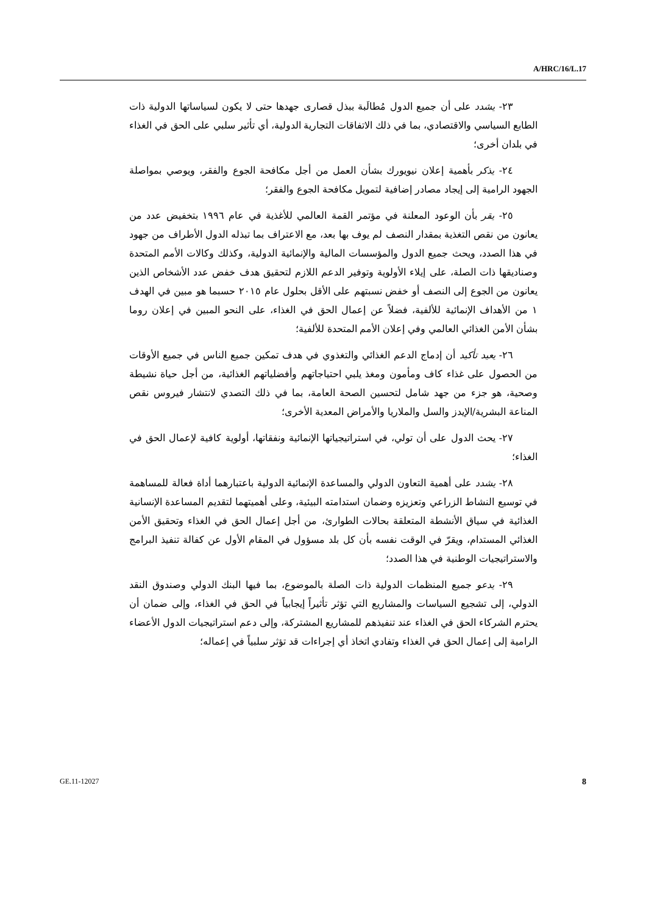A/HRC/16/L.17
٢٣- يشدد على أن جميع الدول مُطالَبة ببذل قصارى جهدها حتى لا يكون لسياساتها الدولية ذات الطابع السياسي والاقتصادي، بما في ذلك الاتفاقات التجارية الدولية، أي تأثير سلبي على الحق في الغذاء في بلدان أخرى؛
٢٤- يذكر بأهمية إعلان نيويورك بشأن العمل من أجل مكافحة الجوع والفقر، ويوصي بمواصلة الجهود الرامية إلى إيجاد مصادر إضافية لتمويل مكافحة الجوع والفقر؛
٢٥- يقر بأن الوعود المعلنة في مؤتمر القمة العالمي للأغذية في عام ١٩٩٦ بتخفيض عدد من يعانون من نقص التغذية بمقدار النصف لم يوف بها بعد، مع الاعتراف بما تبذله الدول الأطراف من جهود في هذا الصدد، ويحث جميع الدول والمؤسسات المالية والإنمائية الدولية، وكذلك وكالات الأمم المتحدة وصناديقها ذات الصلة، على إيلاء الأولوية وتوفير الدعم اللازم لتحقيق هدف خفض عدد الأشخاص الذين يعانون من الجوع إلى النصف أو خفض نسبتهم على الأقل بحلول عام ٢٠١٥ حسبما هو مبين في الهدف ١ من الأهداف الإنمائية للألفية، فضلاً عن إعمال الحق في الغذاء، على النحو المبين في إعلان روما بشأن الأمن الغذائي العالمي وفي إعلان الأمم المتحدة للألفية؛
٢٦- يعيد تأكيد أن إدماج الدعم الغذائي والتغذوي في هدف تمكين جميع الناس في جميع الأوقات من الحصول على غذاء كاف ومأمون ومغذ يلبي احتياجاتهم وأفضلياتهم الغذائية، من أجل حياة نشيطة وصحية، هو جزء من جهد شامل لتحسين الصحة العامة، بما في ذلك التصدي لانتشار فيروس نقص المناعة البشرية/الإيدز والسل والملاريا والأمراض المعدية الأخرى؛
٢٧- يحث الدول على أن تولي، في استراتيجياتها الإنمائية ونفقاتها، أولوية كافية لإعمال الحق في الغذاء؛
٢٨- يشدد على أهمية التعاون الدولي والمساعدة الإنمائية الدولية باعتبارهما أداة فعالة للمساهمة في توسيع النشاط الزراعي وتعزيزه وضمان استدامته البيئية، وعلى أهميتهما لتقديم المساعدة الإنسانية الغذائية في سياق الأنشطة المتعلقة بحالات الطوارئ، من أجل إعمال الحق في الغذاء وتحقيق الأمن الغذائي المستدام، ويقرّ في الوقت نفسه بأن كل بلد مسؤول في المقام الأول عن كفالة تنفيذ البرامج والاستراتيجيات الوطنية في هذا الصدد؛
٢٩- يدعو جميع المنظمات الدولية ذات الصلة بالموضوع، بما فيها البنك الدولي وصندوق النقد الدولي، إلى تشجيع السياسات والمشاريع التي تؤثر تأثيراً إيجابياً في الحق في الغذاء، وإلى ضمان أن يحترم الشركاء الحق في الغذاء عند تنفيذهم للمشاريع المشتركة، وإلى دعم استراتيجيات الدول الأعضاء الرامية إلى إعمال الحق في الغذاء وتفادي اتخاذ أي إجراءات قد تؤثر سلبياً في إعماله؛
GE.11-12027 8